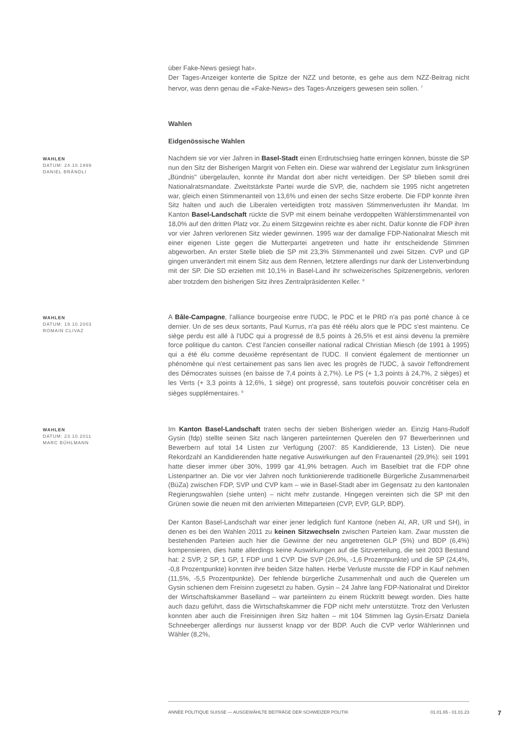über Fake-News gesiegt hat».
Der Tages-Anzeiger konterte die Spitze der NZZ und betonte, es gehe aus dem NZZ-Beitrag nicht hervor, was denn genau die «Fake-News» des Tages-Anzeigers gewesen sein sollen. <sup>7</sup>
Wahlen
Eidgenössische Wahlen
WAHLEN
DATUM: 24.10.1999
DANIEL BRÄNDLI
Nachdem sie vor vier Jahren in Basel-Stadt einen Erdrutschsieg hatte erringen können, büsste die SP nun den Sitz der Bisherigen Margrit von Felten ein. Diese war während der Legislatur zum linksgrünen „Bündnis" übergelaufen, konnte ihr Mandat dort aber nicht verteidigen. Der SP blieben somit drei Nationalratsmandate. Zweitstärkste Partei wurde die SVP, die, nachdem sie 1995 nicht angetreten war, gleich einen Stimmenanteil von 13,6% und einen der sechs Sitze eroberte. Die FDP konnte ihren Sitz halten und auch die Liberalen verteidigten trotz massiven Stimmenverlusten ihr Mandat. Im Kanton Basel-Landschaft rückte die SVP mit einem beinahe verdoppelten Wählerstimmenanteil von 18,0% auf den dritten Platz vor. Zu einem Sitzgewinn reichte es aber nicht. Dafür konnte die FDP ihren vor vier Jahren verlorenen Sitz wieder gewinnen. 1995 war der damalige FDP-Nationalrat Miesch mit einer eigenen Liste gegen die Mutterpartei angetreten und hatte ihr entscheidende Stimmen abgeworben. An erster Stelle blieb die SP mit 23,3% Stimmenanteil und zwei Sitzen. CVP und GP gingen unverändert mit einem Sitz aus dem Rennen, letztere allerdings nur dank der Listenverbindung mit der SP. Die SD erzielten mit 10,1% in Basel-Land ihr schweizerisches Spitzenergebnis, verloren aber trotzdem den bisherigen Sitz ihres Zentralpräsidenten Keller. <sup>8</sup>
WAHLEN
DATUM: 19.10.2003
ROMAIN CLIVAZ
A Bâle-Campagne, l'alliance bourgeoise entre l'UDC, le PDC et le PRD n'a pas porté chance à ce dernier. Un de ses deux sortants, Paul Kurrus, n'a pas été réélu alors que le PDC s'est maintenu. Ce siège perdu est allé à l'UDC qui a progressé de 8,5 points à 26,5% et est ainsi devenu la première force politique du canton. C'est l'ancien conseiller national radical Christian Miesch (de 1991 à 1995) qui a été élu comme deuxième représentant de l'UDC. Il convient également de mentionner un phénomène qui n'est certainement pas sans lien avec les progrès de l'UDC, à savoir l'effondrement des Démocrates suisses (en baisse de 7,4 points à 2,7%). Le PS (+ 1,3 points à 24,7%, 2 sièges) et les Verts (+ 3,3 points à 12,6%, 1 siège) ont progressé, sans toutefois pouvoir concrétiser cela en sièges supplémentaires. <sup>9</sup>
WAHLEN
DATUM: 23.10.2011
MARC BÜHLMANN
Im Kanton Basel-Landschaft traten sechs der sieben Bisherigen wieder an. Einzig Hans-Rudolf Gysin (fdp) stellte seinen Sitz nach längeren parteiinternen Querelen den 97 Bewerberinnen und Bewerbern auf total 14 Listen zur Verfügung (2007: 85 Kandidierende, 13 Listen). Die neue Rekordzahl an Kandidierenden hatte negative Auswirkungen auf den Frauenanteil (29,9%): seit 1991 hatte dieser immer über 30%, 1999 gar 41,9% betragen. Auch im Baselbiet trat die FDP ohne Listenpartner an. Die vor vier Jahren noch funktionierende traditionelle Bürgerliche Zusammenarbeit (BüZa) zwischen FDP, SVP und CVP kam – wie in Basel-Stadt aber im Gegensatz zu den kantonalen Regierungswahlen (siehe unten) – nicht mehr zustande. Hingegen vereinten sich die SP mit den Grünen sowie die neuen mit den arrivierten Mitteparteien (CVP, EVP, GLP, BDP).
Der Kanton Basel-Landschaft war einer jener lediglich fünf Kantone (neben AI, AR, UR und SH), in denen es bei den Wahlen 2011 zu keinen Sitzwechseln zwischen Parteien kam. Zwar mussten die bestehenden Parteien auch hier die Gewinne der neu angetretenen GLP (5%) und BDP (6,4%) kompensieren, dies hatte allerdings keine Auswirkungen auf die Sitzverteilung, die seit 2003 Bestand hat: 2 SVP, 2 SP, 1 GP, 1 FDP und 1 CVP. Die SVP (26,9%, -1,6 Prozentpunkte) und die SP (24,4%, -0,8 Prozentpunkte) konnten ihre beiden Sitze halten. Herbe Verluste musste die FDP in Kauf nehmen (11,5%, -5,5 Prozentpunkte). Der fehlende bürgerliche Zusammenhalt und auch die Querelen um Gysin schienen dem Freisinn zugesetzt zu haben. Gysin – 24 Jahre lang FDP-Nationalrat und Direktor der Wirtschaftskammer Baselland – war parteiintern zu einem Rücktritt bewegt worden. Dies hatte auch dazu geführt, dass die Wirtschaftskammer die FDP nicht mehr unterstützte. Trotz den Verlusten konnten aber auch die Freisinnigen ihren Sitz halten – mit 104 Stimmen lag Gysin-Ersatz Daniela Schneeberger allerdings nur äusserst knapp vor der BDP. Auch die CVP verlor Wählerinnen und Wähler (8,2%,
ANNÉE POLITIQUE SUISSE — AUSGEWÄHLTE BEITRÄGE DER SCHWEIZER POLITIK 01.01.65 - 01.01.23
7